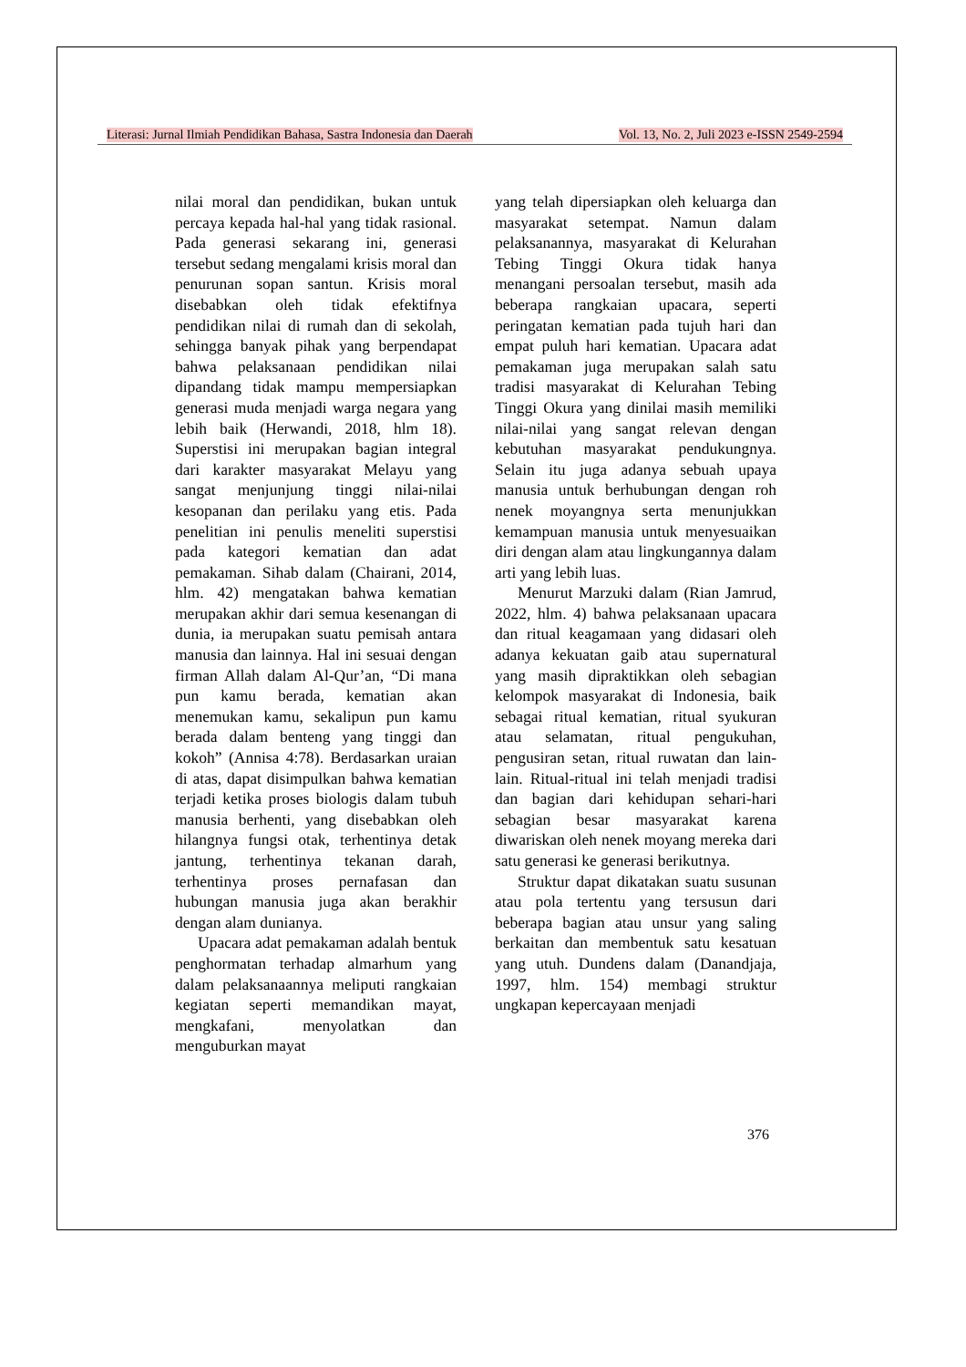Literasi: Jurnal Ilmiah Pendidikan Bahasa, Sastra Indonesia dan Daerah Vol. 13, No. 2, Juli 2023 e-ISSN 2549-2594
nilai moral dan pendidikan, bukan untuk percaya kepada hal-hal yang tidak rasional. Pada generasi sekarang ini, generasi tersebut sedang mengalami krisis moral dan penurunan sopan santun. Krisis moral disebabkan oleh tidak efektifnya pendidikan nilai di rumah dan di sekolah, sehingga banyak pihak yang berpendapat bahwa pelaksanaan pendidikan nilai dipandang tidak mampu mempersiapkan generasi muda menjadi warga negara yang lebih baik (Herwandi, 2018, hlm 18). Superstisi ini merupakan bagian integral dari karakter masyarakat Melayu yang sangat menjunjung tinggi nilai-nilai kesopanan dan perilaku yang etis. Pada penelitian ini penulis meneliti superstisi pada kategori kematian dan adat pemakaman. Sihab dalam (Chairani, 2014, hlm. 42) mengatakan bahwa kematian merupakan akhir dari semua kesenangan di dunia, ia merupakan suatu pemisah antara manusia dan lainnya. Hal ini sesuai dengan firman Allah dalam Al-Qur’an, “Di mana pun kamu berada, kematian akan menemukan kamu, sekalipun pun kamu berada dalam benteng yang tinggi dan kokoh” (Annisa 4:78). Berdasarkan uraian di atas, dapat disimpulkan bahwa kematian terjadi ketika proses biologis dalam tubuh manusia berhenti, yang disebabkan oleh hilangnya fungsi otak, terhentinya detak jantung, terhentinya tekanan darah, terhentinya proses pernafasan dan hubungan manusia juga akan berakhir dengan alam dunianya.
Upacara adat pemakaman adalah bentuk penghormatan terhadap almarhum yang dalam pelaksanaannya meliputi rangkaian kegiatan seperti memandikan mayat, mengkafani, menyolatkan dan menguburkan mayat
yang telah dipersiapkan oleh keluarga dan masyarakat setempat. Namun dalam pelaksanannya, masyarakat di Kelurahan Tebing Tinggi Okura tidak hanya menangani persoalan tersebut, masih ada beberapa rangkaian upacara, seperti peringatan kematian pada tujuh hari dan empat puluh hari kematian. Upacara adat pemakaman juga merupakan salah satu tradisi masyarakat di Kelurahan Tebing Tinggi Okura yang dinilai masih memiliki nilai-nilai yang sangat relevan dengan kebutuhan masyarakat pendukungnya. Selain itu juga adanya sebuah upaya manusia untuk berhubungan dengan roh nenek moyangnya serta menunjukkan kemampuan manusia untuk menyesuaikan diri dengan alam atau lingkungannya dalam arti yang lebih luas.
Menurut Marzuki dalam (Rian Jamrud, 2022, hlm. 4) bahwa pelaksanaan upacara dan ritual keagamaan yang didasari oleh adanya kekuatan gaib atau supernatural yang masih dipraktikkan oleh sebagian kelompok masyarakat di Indonesia, baik sebagai ritual kematian, ritual syukuran atau selamatan, ritual pengukuhan, pengusiran setan, ritual ruwatan dan lain-lain. Ritual-ritual ini telah menjadi tradisi dan bagian dari kehidupan sehari-hari sebagian besar masyarakat karena diwariskan oleh nenek moyang mereka dari satu generasi ke generasi berikutnya.
Struktur dapat dikatakan suatu susunan atau pola tertentu yang tersusun dari beberapa bagian atau unsur yang saling berkaitan dan membentuk satu kesatuan yang utuh. Dundens dalam (Danandjaja, 1997, hlm. 154) membagi struktur ungkapan kepercayaan menjadi
376